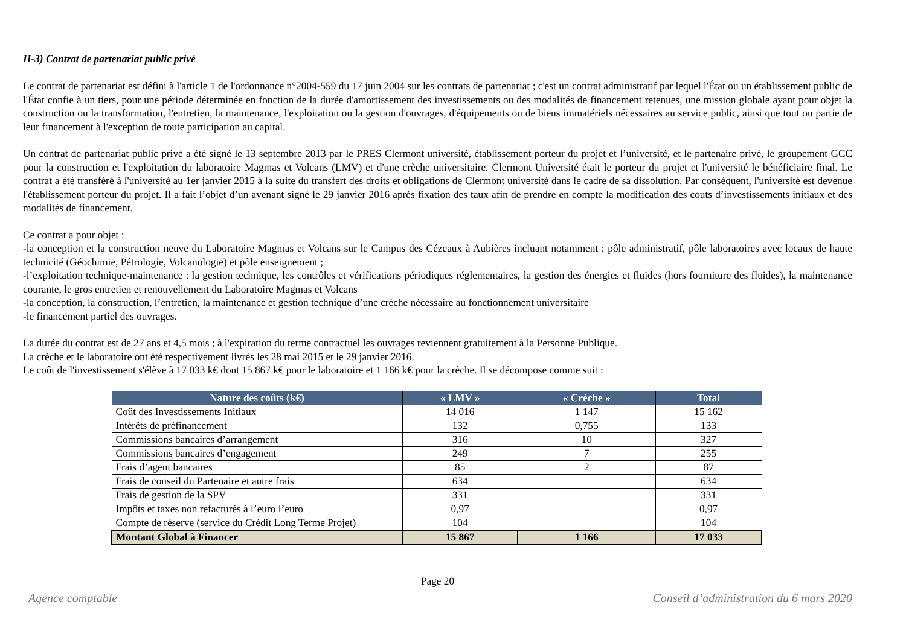II-3) Contrat de partenariat public privé
Le contrat de partenariat est défini à l'article 1 de l'ordonnance n°2004-559 du 17 juin 2004 sur les contrats de partenariat ; c'est un contrat administratif par lequel l'État ou un établissement public de l'État confie à un tiers, pour une période déterminée en fonction de la durée d'amortissement des investissements ou des modalités de financement retenues, une mission globale ayant pour objet la construction ou la transformation, l'entretien, la maintenance, l'exploitation ou la gestion d'ouvrages, d'équipements ou de biens immatériels nécessaires au service public, ainsi que tout ou partie de leur financement à l'exception de toute participation au capital.
Un contrat de partenariat public privé a été signé le 13 septembre 2013 par le PRES Clermont université, établissement porteur du projet et l’université, et le partenaire privé, le groupement GCC pour la construction et l'exploitation du laboratoire Magmas et Volcans (LMV) et d'une crèche universitaire. Clermont Université était le porteur du projet et l'université le bénéficiaire final. Le contrat a été transféré à l'université au 1er janvier 2015 à la suite du transfert des droits et obligations de Clermont université dans le cadre de sa dissolution. Par conséquent, l'université est devenue l'établissement porteur du projet. Il a fait l’objet d’un avenant signé le 29 janvier 2016 après fixation des taux afin de prendre en compte la modification des couts d’investissements initiaux et des modalités de financement.
Ce contrat a pour objet :
-la conception et la construction neuve du Laboratoire Magmas et Volcans sur le Campus des Cézeaux à Aubières incluant notamment : pôle administratif, pôle laboratoires avec locaux de haute technicité (Géochimie, Pétrologie, Volcanologie) et pôle enseignement ;
-l’exploitation technique-maintenance : la gestion technique, les contrôles et vérifications périodiques réglementaires, la gestion des énergies et fluides (hors fourniture des fluides), la maintenance courante, le gros entretien et renouvellement du Laboratoire Magmas et Volcans
-la conception, la construction, l’entretien, la maintenance et gestion technique d’une crèche nécessaire au fonctionnement universitaire
-le financement partiel des ouvrages.
La durée du contrat est de 27 ans et 4,5 mois ; à l'expiration du terme contractuel les ouvrages reviennent gratuitement à la Personne Publique.
La crèche et le laboratoire ont été respectivement livrés les 28 mai 2015 et le 29 janvier 2016.
Le coût de l'investissement s'élève à 17 033 k€ dont 15 867 k€ pour le laboratoire et 1 166 k€ pour la crèche. Il se décompose comme suit :
| Nature des coûts (k€) | « LMV » | « Crèche » | Total |
| --- | --- | --- | --- |
| Coût des Investissements Initiaux | 14 016 | 1 147 | 15 162 |
| Intérêts de préfinancement | 132 | 0,755 | 133 |
| Commissions bancaires d’arrangement | 316 | 10 | 327 |
| Commissions bancaires d’engagement | 249 | 7 | 255 |
| Frais d’agent bancaires | 85 | 2 | 87 |
| Frais de conseil du Partenaire et autre frais | 634 | | 634 |
| Frais de gestion de la SPV | 331 | | 331 |
| Impôts et taxes non refacturés à l’euro l’euro | 0,97 | | 0,97 |
| Compte de réserve (service du Crédit Long Terme Projet) | 104 | | 104 |
| Montant Global à Financer | 15 867 | 1 166 | 17 033 |
Page 20
Agence comptable Conseil d’administration du 6 mars 2020